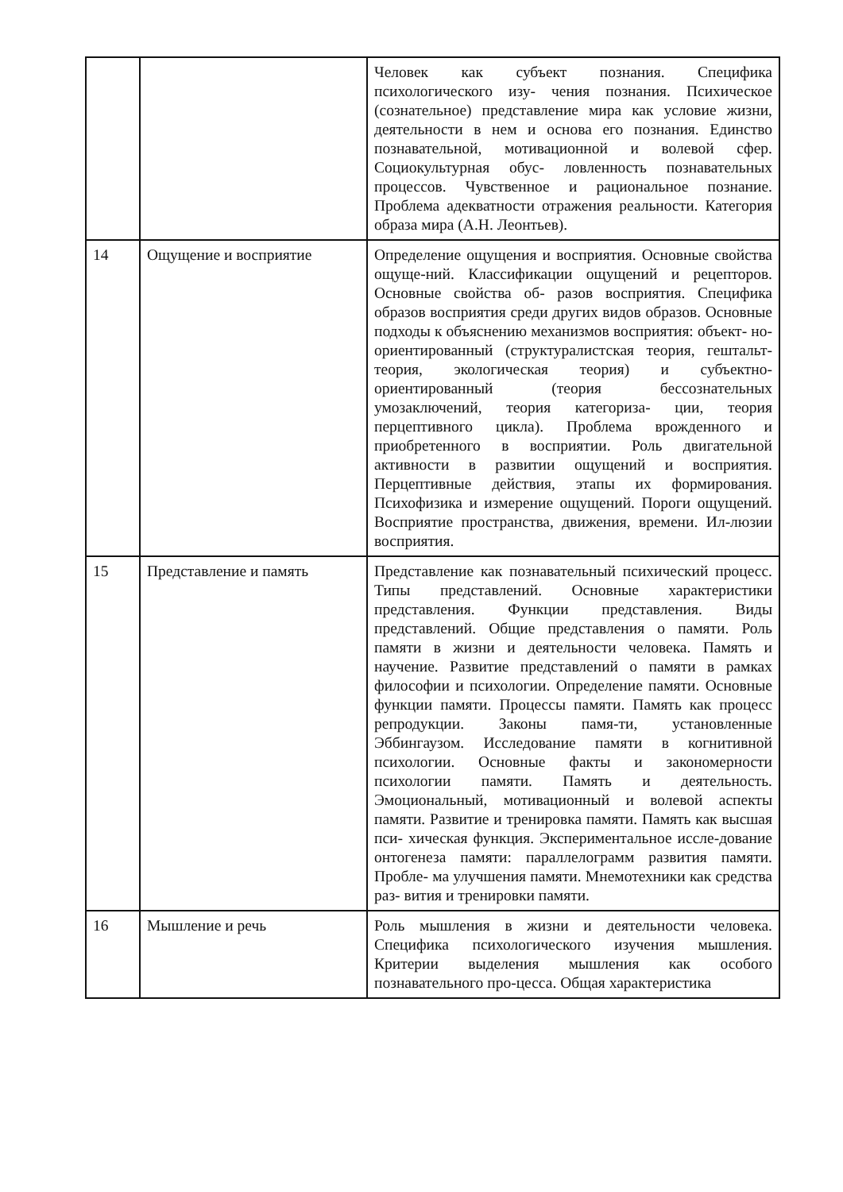| | | Человек как субъект познания. Специфика психологического изу- чения познания. Психическое (сознательное) представление мира как условие жизни, деятельности в нем и основа его познания. Единство познавательной, мотивационной и волевой сфер. Социокультурная обус- ловленность познавательных процессов. Чувственное и рациональное познание. Проблема адекватности отражения реальности. Категория образа мира (А.Н. Леонтьев). |
| 14 | Ощущение и восприятие | Определение ощущения и восприятия. Основные свойства ощуще-ний. Классификации ощущений и рецепторов. Основные свойства об- разов восприятия. Специфика образов восприятия среди других видов образов. Основные подходы к объяснению механизмов восприятия: объект- но-ориентированный (структуралистская теория, гештальт- теория, экологическая теория) и субъектно- ориентированный (теория бессознательных умозаключений, теория категориза- ции, теория перцептивного цикла). Проблема врожденного и приобретенного в восприятии. Роль двигательной активности в развитии ощущений и восприятия. Перцептивные действия, этапы их формирования. Психофизика и измерение ощущений. Пороги ощущений. Восприятие пространства, движения, времени. Ил-люзии восприятия. |
| 15 | Представление и память | Представление как познавательный психический процесс. Типы представлений. Основные характеристики представления. Функции представления. Виды представлений. Общие представления о памяти. Роль памяти в жизни и деятельности человека. Память и научение. Развитие представлений о памяти в рамках философии и психологии. Определение памяти. Основные функции памяти. Процессы памяти. Память как процесс репродукции. Законы памя-ти, установленные Эббингаузом. Исследование памяти в когнитивной психологии. Основные факты и закономерности психологии памяти. Память и деятельность. Эмоциональный, мотивационный и волевой аспекты памяти. Развитие и тренировка памяти. Память как высшая пси- хическая функция. Экспериментальное иссле-дование онтогенеза памяти: параллелограмм развития памяти. Пробле- ма улучшения памяти. Мнемотехники как средства раз- вития и тренировки памяти. |
| 16 | Мышление и речь | Роль мышления в жизни и деятельности человека. Специфика психологического изучения мышления. Критерии выделения мышления как особого познавательного про-цесса. Общая характеристика |